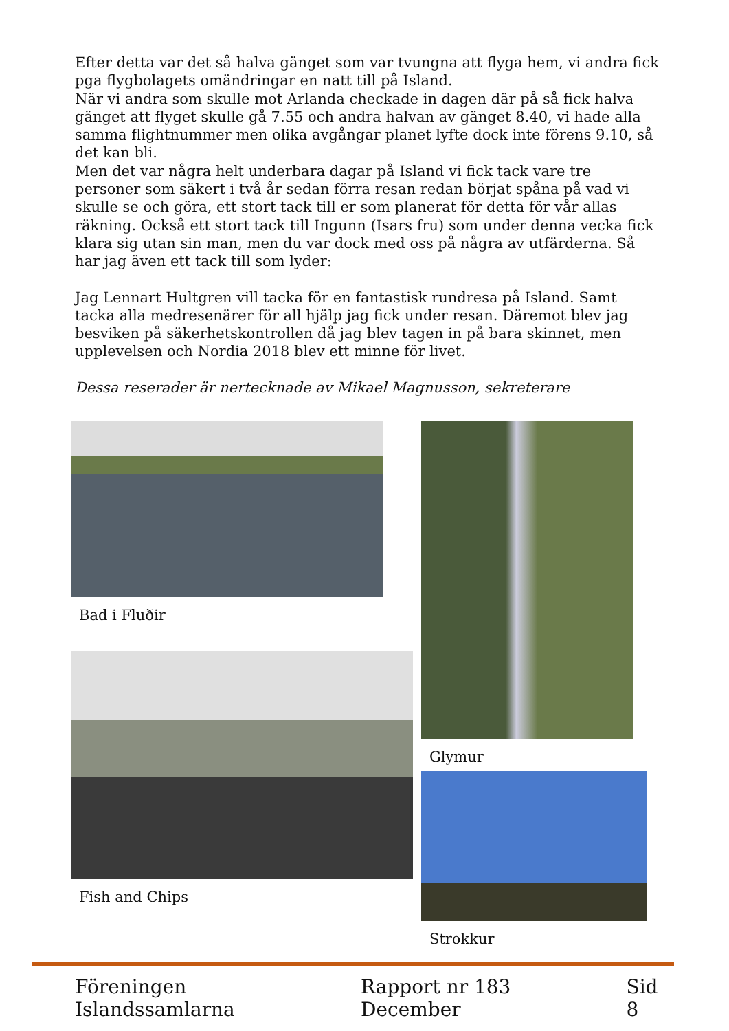Efter detta var det så halva gänget som var tvungna att flyga hem, vi andra fick pga flygbolagets omändringar en natt till på Island.
När vi andra som skulle mot Arlanda checkade in dagen där på så fick halva gänget att flyget skulle gå 7.55 och andra halvan av gänget 8.40, vi hade alla samma flightnummer men olika avgångar planet lyfte dock inte förens 9.10, så det kan bli.
Men det var några helt underbara dagar på Island vi fick tack vare tre personer som säkert i två år sedan förra resan redan börjat spåna på vad vi skulle se och göra, ett stort tack till er som planerat för detta för vår allas räkning. Också ett stort tack till Ingunn (Isars fru) som under denna vecka fick klara sig utan sin man, men du var dock med oss på några av utfärderna. Så har jag även ett tack till som lyder:
Jag Lennart Hultgren vill tacka för en fantastisk rundresa på Island. Samt tacka alla medresenärer för all hjälp jag fick under resan. Däremot blev jag besviken på säkerhetskontrollen då jag blev tagen in på bara skinnet, men upplevelsen och Nordia 2018 blev ett minne för livet.
Dessa reserader är nertecknade av Mikael Magnusson, sekreterare
Bad i Fluðir
Fish and Chips
Glymur
Strokkur
Föreningen Islandssamlarna Rapport nr 183 December Sid 8